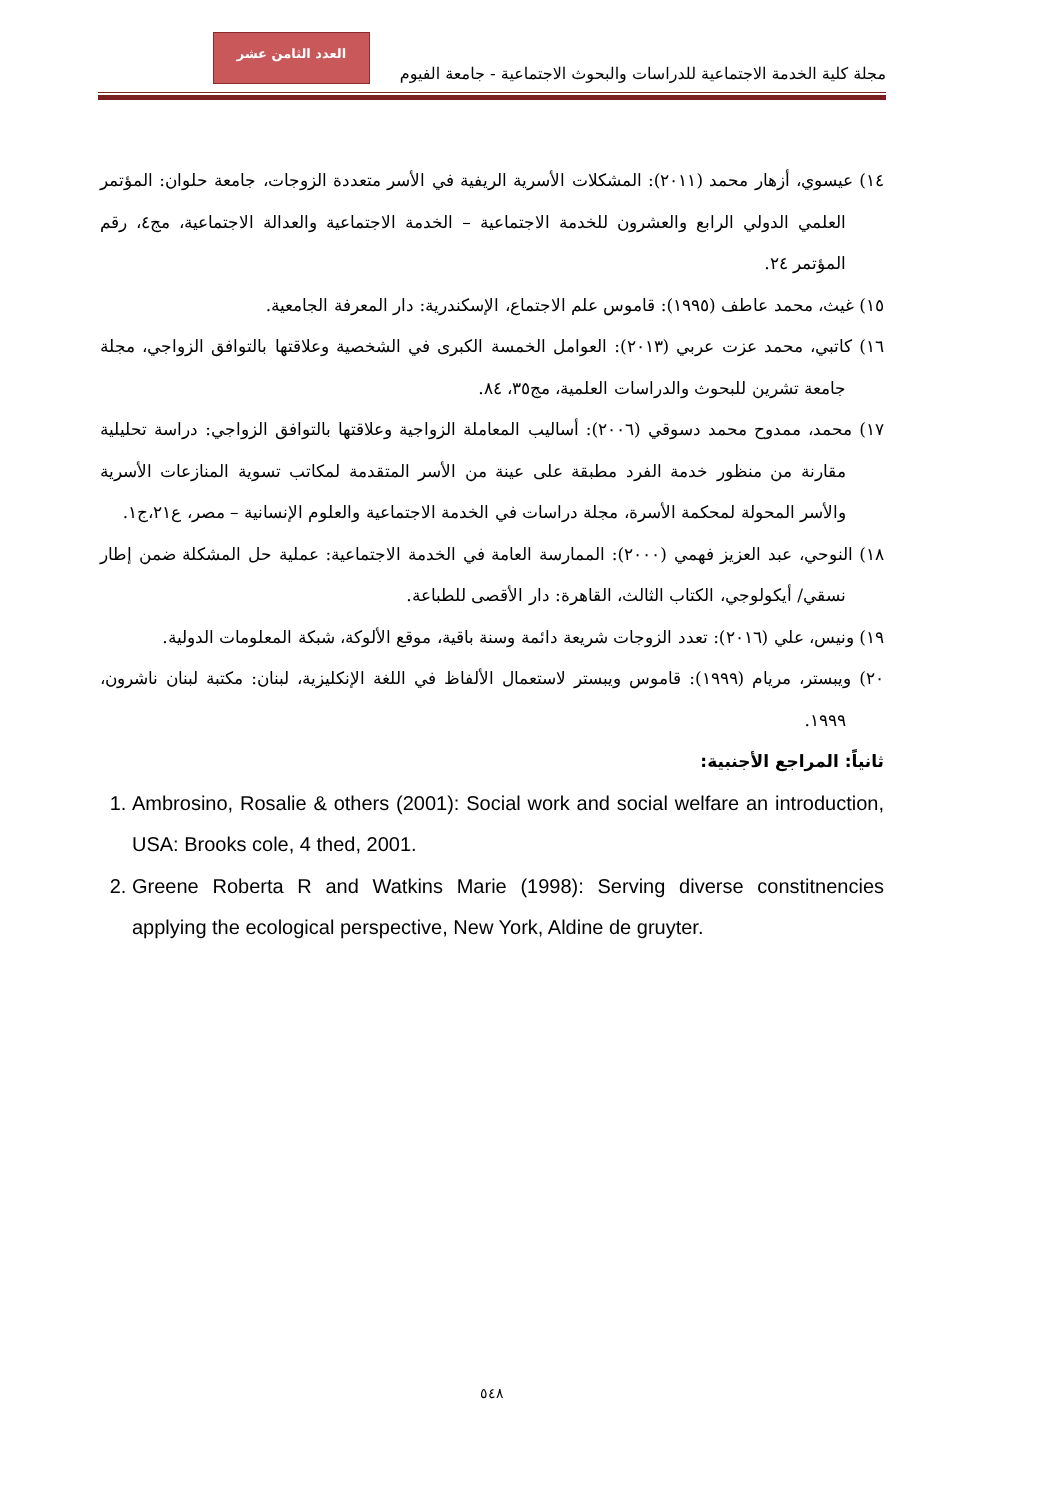العدد الثامن عشر
مجلة كلية الخدمة الاجتماعية للدراسات والبحوث الاجتماعية - جامعة الفيوم
١٤) عيسوي، أزهار محمد (٢٠١١): المشكلات الأسرية الريفية في الأسر متعددة الزوجات، جامعة حلوان: المؤتمر العلمي الدولي الرابع والعشرون للخدمة الاجتماعية – الخدمة الاجتماعية والعدالة الاجتماعية، مج٤، رقم المؤتمر ٢٤.
١٥) غيث، محمد عاطف (١٩٩٥): قاموس علم الاجتماع، الإسكندرية: دار المعرفة الجامعية.
١٦) كاتبي، محمد عزت عربي (٢٠١٣): العوامل الخمسة الكبرى في الشخصية وعلاقتها بالتوافق الزواجي، مجلة جامعة تشرين للبحوث والدراسات العلمية، مج٣٥، ٨٤.
١٧) محمد، ممدوح محمد دسوقي (٢٠٠٦): أساليب المعاملة الزواجية وعلاقتها بالتوافق الزواجي: دراسة تحليلية مقارنة من منظور خدمة الفرد مطبقة على عينة من الأسر المتقدمة لمكاتب تسوية المنازعات الأسرية والأسر المحولة لمحكمة الأسرة، مجلة دراسات في الخدمة الاجتماعية والعلوم الإنسانية – مصر، ع٢١،ج١.
١٨) النوحي، عبد العزيز فهمي (٢٠٠٠): الممارسة العامة في الخدمة الاجتماعية: عملية حل المشكلة ضمن إطار نسقي/ أيكولوجي، الكتاب الثالث، القاهرة: دار الأقصى للطباعة.
١٩) ونيس، علي (٢٠١٦): تعدد الزوجات شريعة دائمة وسنة باقية، موقع الألوكة، شبكة المعلومات الدولية.
٢٠) ويبستر، مريام (١٩٩٩): قاموس ويبستر لاستعمال الألفاظ في اللغة الإنكليزية، لبنان: مكتبة لبنان ناشرون، ١٩٩٩.
ثانياً: المراجع الأجنبية:
1. Ambrosino, Rosalie & others (2001): Social work and social welfare an introduction, USA: Brooks cole, 4 thed, 2001.
2. Greene Roberta R and Watkins Marie (1998): Serving diverse constitnencies applying the ecological perspective, New York, Aldine de gruyter.
٥٤٨